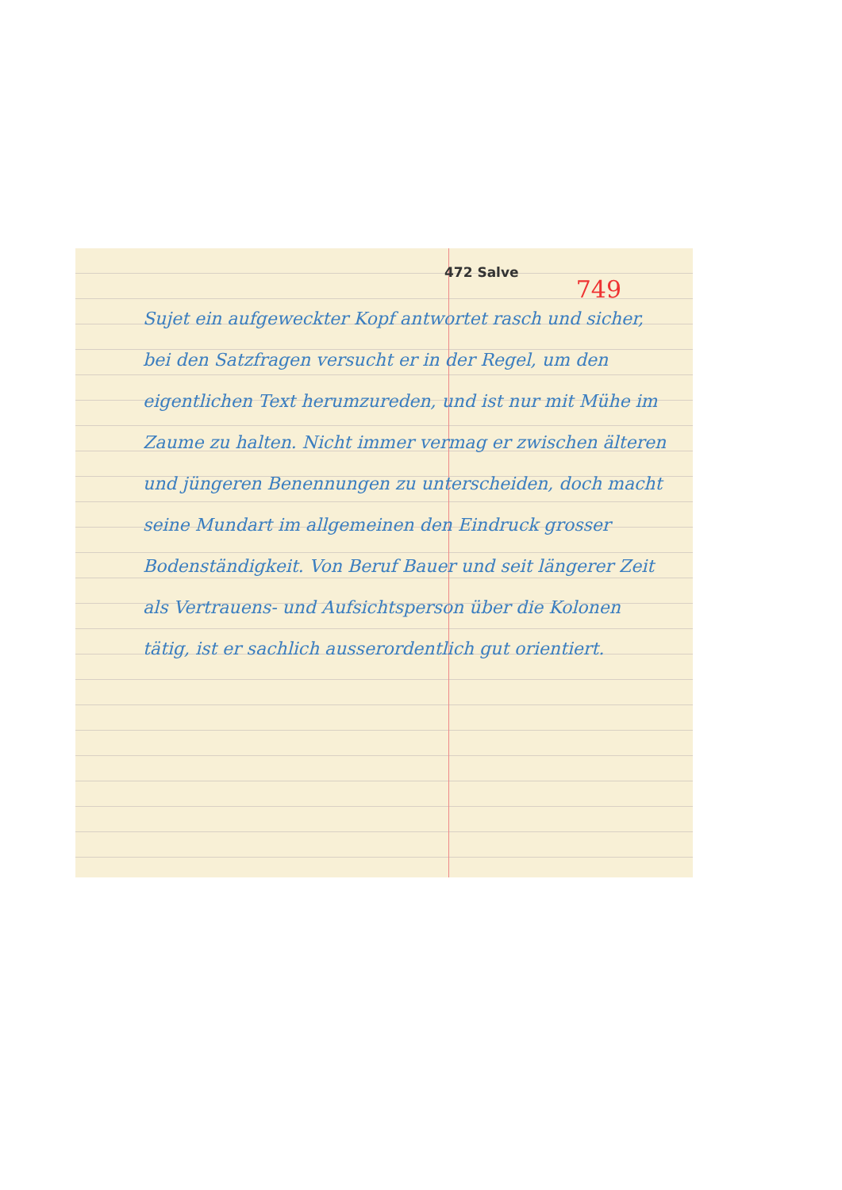472 Salve
749
Sujet ein aufgeweckter Kopf antwortet rasch und sicher, bei den Satzfragen versucht er in der Regel, um den eigentlichen Text herumzureden, und ist nur mit Mühe im Zaume zu halten. Nicht immer vermag er zwischen älteren und jüngeren Benennungen zu unterscheiden, doch macht seine Mundart im allgemeinen den Eindruck grosser Bodenständigkeit. Von Beruf Bauer und seit längerer Zeit als Vertrauens- und Aufsichtsperson über die Kolonen tätig, ist er sachlich ausserordentlich gut orientiert.